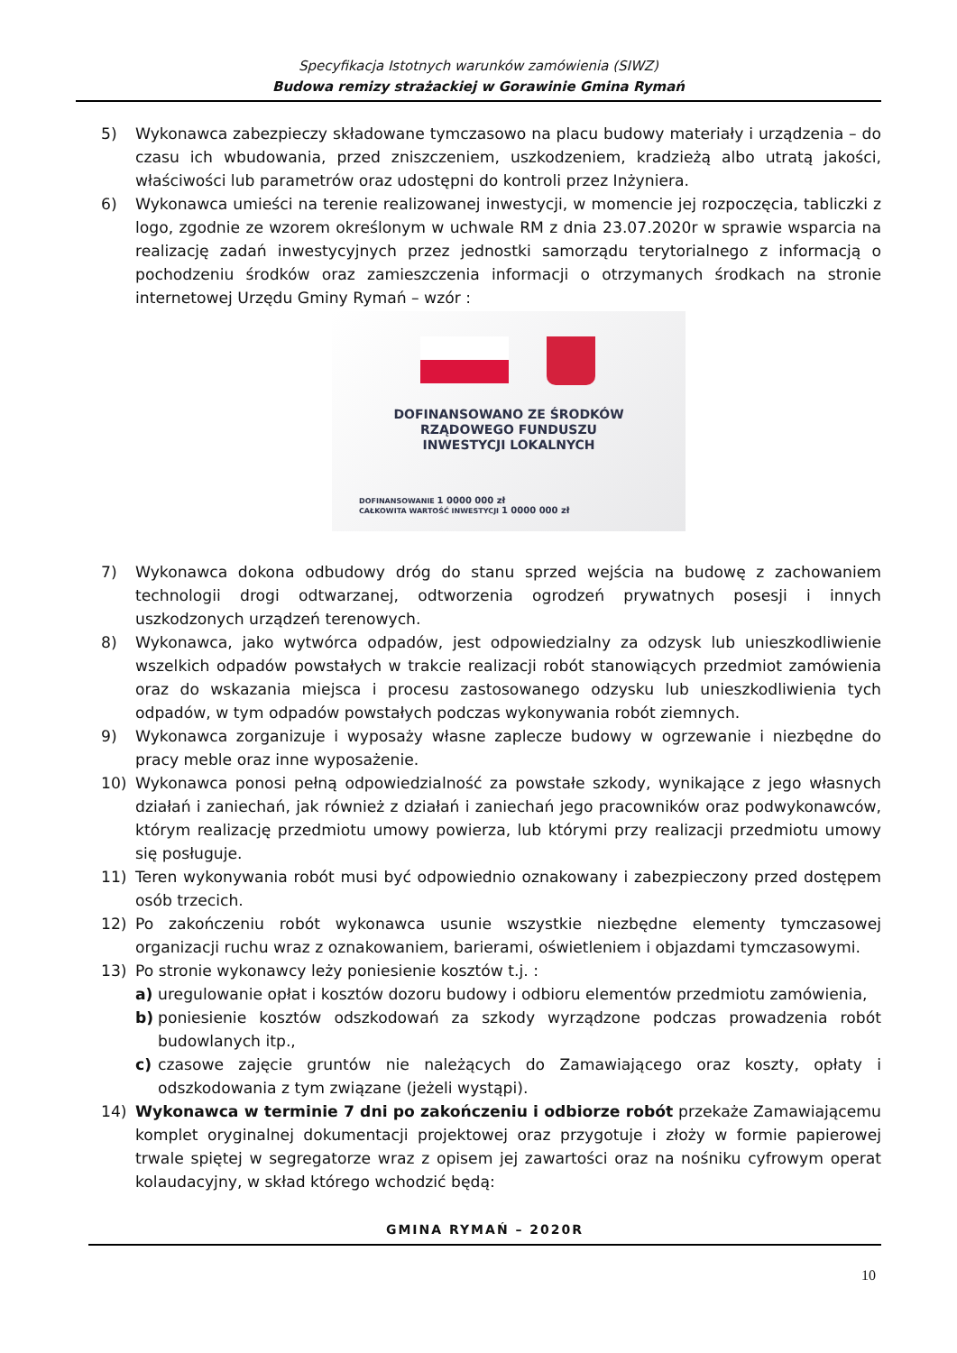Specyfikacja Istotnych warunków zamówienia (SIWZ)
Budowa remizy strażackiej w Gorawinie Gmina Rymań
5) Wykonawca zabezpieczy składowane tymczasowo na placu budowy materiały i urządzenia – do czasu ich wbudowania, przed zniszczeniem, uszkodzeniem, kradzieżą albo utratą jakości, właściwości lub parametrów oraz udostępni do kontroli przez Inżyniera.
6) Wykonawca umieści na terenie realizowanej inwestycji, w momencie jej rozpoczęcia, tabliczki z logo, zgodnie ze wzorem określonym w uchwale RM z dnia 23.07.2020r w sprawie wsparcia na realizację zadań inwestycyjnych przez jednostki samorządu terytorialnego z informacją o pochodzeniu środków oraz zamieszczenia informacji o otrzymanych środkach na stronie internetowej Urzędu Gminy Rymań – wzór :
DOFINANSOWANO ZE ŚRODKÓW
RZĄDOWEGO FUNDUSZU
INWESTYCJI LOKALNYCH
DOFINANSOWANIE 1 0000 000 zł
CAŁKOWITA WARTOŚĆ INWESTYCJI 1 0000 000 zł
7) Wykonawca dokona odbudowy dróg do stanu sprzed wejścia na budowę z zachowaniem technologii drogi odtwarzanej, odtworzenia ogrodzeń prywatnych posesji i innych uszkodzonych urządzeń terenowych.
8) Wykonawca, jako wytwórca odpadów, jest odpowiedzialny za odzysk lub unieszkodliwienie wszelkich odpadów powstałych w trakcie realizacji robót stanowiących przedmiot zamówienia oraz do wskazania miejsca i procesu zastosowanego odzysku lub unieszkodliwienia tych odpadów, w tym odpadów powstałych podczas wykonywania robót ziemnych.
9) Wykonawca zorganizuje i wyposaży własne zaplecze budowy w ogrzewanie i niezbędne do pracy meble oraz inne wyposażenie.
10) Wykonawca ponosi pełną odpowiedzialność za powstałe szkody, wynikające z jego własnych działań i zaniechań, jak również z działań i zaniechań jego pracowników oraz podwykonawców, którym realizację przedmiotu umowy powierza, lub którymi przy realizacji przedmiotu umowy się posługuje.
11) Teren wykonywania robót musi być odpowiednio oznakowany i zabezpieczony przed dostępem osób trzecich.
12) Po zakończeniu robót wykonawca usunie wszystkie niezbędne elementy tymczasowej organizacji ruchu wraz z oznakowaniem, barierami, oświetleniem i objazdami tymczasowymi.
13) Po stronie wykonawcy leży poniesienie kosztów t.j. :
a) uregulowanie opłat i kosztów dozoru budowy i odbioru elementów przedmiotu zamówienia,
b) poniesienie kosztów odszkodowań za szkody wyrządzone podczas prowadzenia robót budowlanych itp.,
c) czasowe zajęcie gruntów nie należących do Zamawiającego oraz koszty, opłaty i odszkodowania z tym związane (jeżeli wystąpi).
14) Wykonawca w terminie 7 dni po zakończeniu i odbiorze robót przekaże Zamawiającemu komplet oryginalnej dokumentacji projektowej oraz przygotuje i złoży w formie papierowej trwale spiętej w segregatorze wraz z opisem jej zawartości oraz na nośniku cyfrowym operat kolaudacyjny, w skład którego wchodzić będą:
GMINA RYMAŃ – 2020R
10